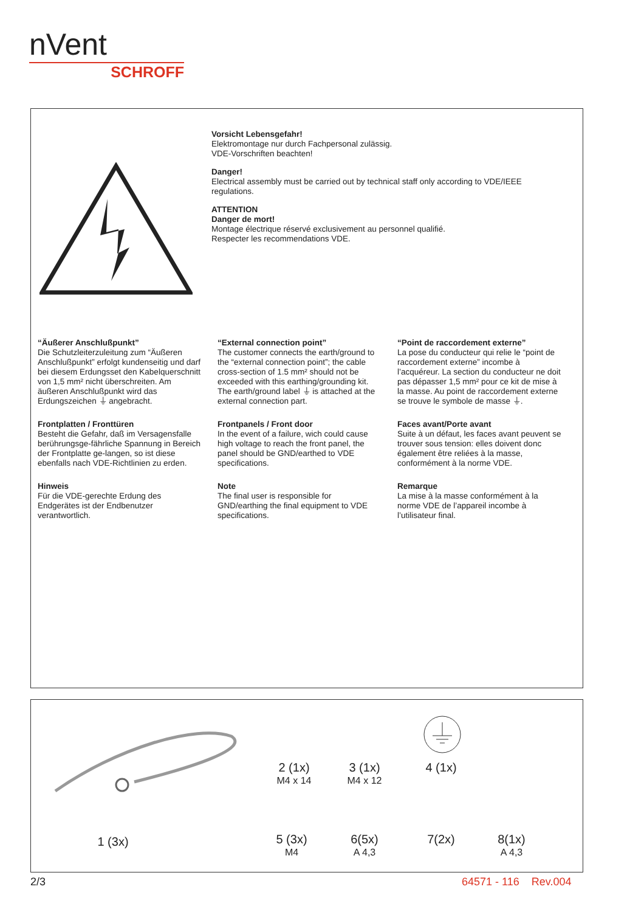nVent
SCHROFF
Vorsicht Lebensgefahr!
Elektromontage nur durch Fachpersonal zulässig.
VDE-Vorschriften beachten!
Danger!
Electrical assembly must be carried out by technical staff only according to VDE/IEEE
regulations.
ATTENTION
Danger de mort!
Montage électrique réservé exclusivement au personnel qualifié.
Respecter les recommendations VDE.
“Äußerer Anschlußpunkt”
Die Schutzleiterzuleitung zum “Äußeren Anschlußpunkt” erfolgt kundenseitig und darf bei diesem Erdungsset den Kabelquerschnitt von 1,5 mm² nicht überschreiten. Am äußeren Anschlußpunkt wird das Erdungszeichen ⏚ angebracht.
Frontplatten / Fronttüren
Besteht die Gefahr, daß im Versagensfalle berührungsge-fährliche Spannung in Bereich der Frontplatte ge-langen, so ist diese ebenfalls nach VDE-Richtlinien zu erden.
Hinweis
Für die VDE-gerechte Erdung des Endgerätes ist der Endbenutzer verantwortlich.
“External connection point”
The customer connects the earth/ground to the “external connection point”; the cable cross-section of 1.5 mm² should not be exceeded with this earthing/grounding kit. The earth/ground label ⏚ is attached at the external connection part.
Frontpanels / Front door
In the event of a failure, wich could cause high voltage to reach the front panel, the panel should be GND/earthed to VDE specifications.
Note
The final user is responsible for GND/earthing the final equipment to VDE specifications.
“Point de raccordement externe”
La pose du conducteur qui relie le “point de raccordement externe” incombe à l’acquéreur. La section du conducteur ne doit pas dépasser 1,5 mm² pour ce kit de mise à la masse. Au point de raccordement externe se trouve le symbole de masse ⏚.
Faces avant/Porte avant
Suite à un défaut, les faces avant peuvent se trouver sous tension: elles doivent donc également être reliées à la masse, conformément à la norme VDE.
Remarque
La mise à la masse conformément à la norme VDE de l’appareil incombe à l’utilisateur final.
1 (3x)
2 (1x)
M4 x 14
3 (1x)
M4 x 12
4 (1x)
5 (3x)
M4
6(5x)
A 4,3
7(2x)
8(1x)
A 4,3
2/3 64571 - 116 Rev.004